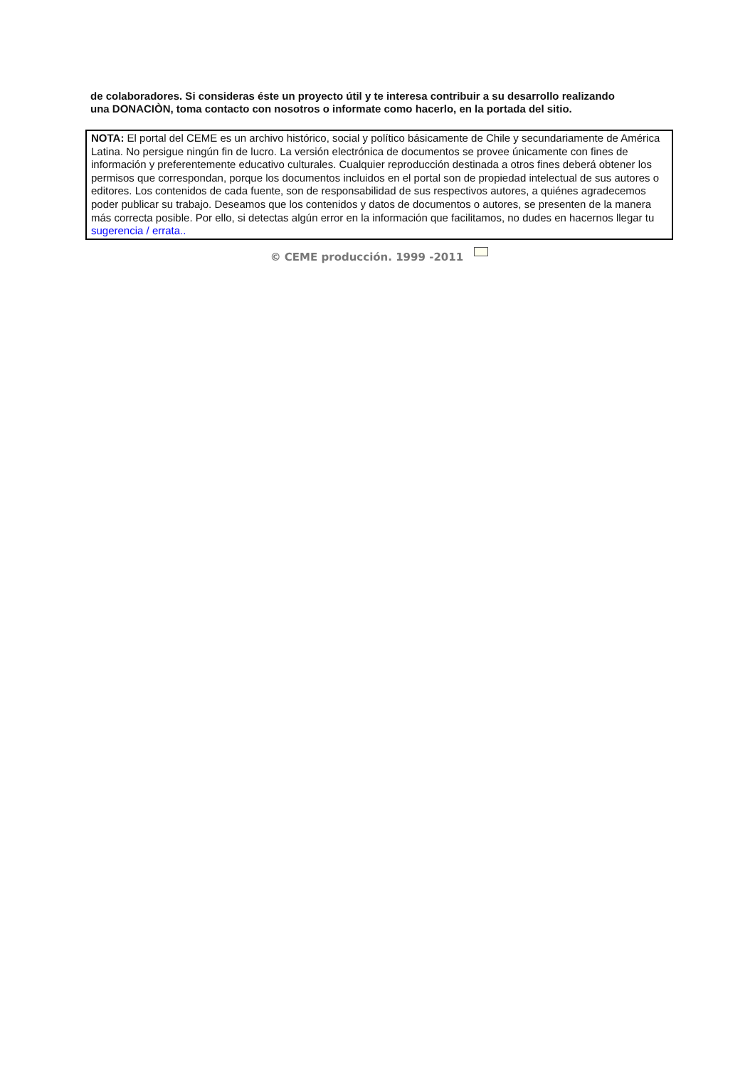de colaboradores. Si consideras éste un proyecto útil y te interesa contribuir a su desarrollo realizando
una DONACIÒN, toma contacto con nosotros o informate como hacerlo, en la portada del sitio.
NOTA: El portal del CEME es un archivo histórico, social y político básicamente de Chile y secundariamente de América Latina. No persigue ningún fin de lucro. La versión electrónica de documentos se provee únicamente con fines de información y preferentemente educativo culturales. Cualquier reproducción destinada a otros fines deberá obtener los permisos que correspondan, porque los documentos incluidos en el portal son de propiedad intelectual de sus autores o editores. Los contenidos de cada fuente, son de responsabilidad de sus respectivos autores, a quiénes agradecemos poder publicar su trabajo. Deseamos que los contenidos y datos de documentos o autores, se presenten de la manera más correcta posible. Por ello, si detectas algún error en la información que facilitamos, no dudes en hacernos llegar tu sugerencia / errata..
© CEME producción. 1999 -2011